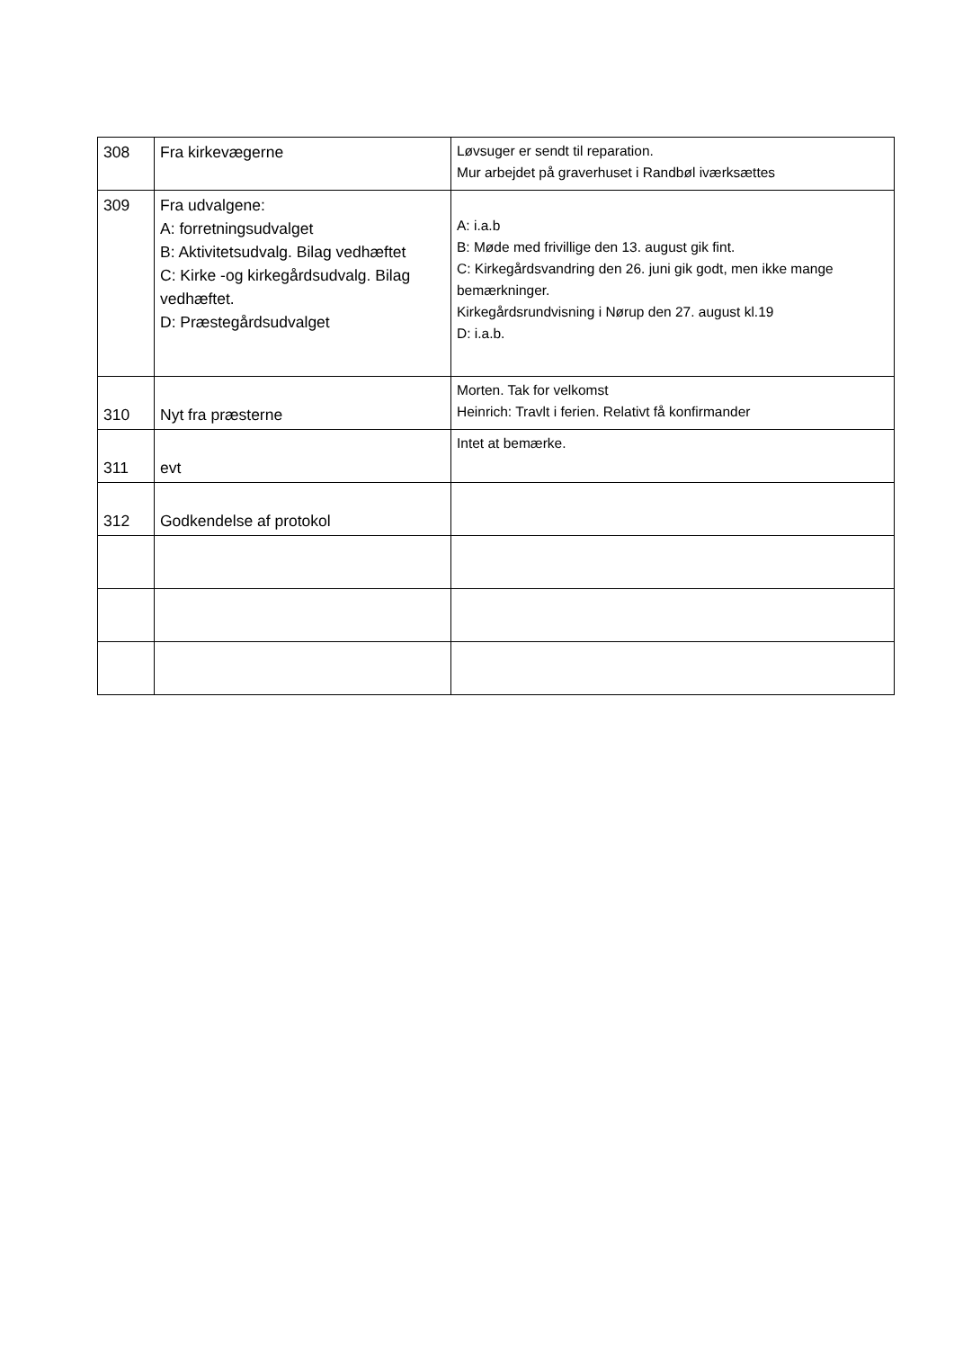| 308 | Fra kirkevægerne | Løvsuger er sendt til reparation. Mur arbejdet på graverhuset i Randbøl iværksættes |
| 309 | Fra udvalgene: A: forretningsudvalget B: Aktivitetsudvalg. Bilag vedhæftet C: Kirke -og kirkegårdsudvalg. Bilag vedhæftet. D: Præstegårdsudvalget | A: i.a.b B: Møde med frivillige den 13. august gik fint. C: Kirkegårdsvandring den 26. juni gik godt, men ikke mange bemærkninger. Kirkegårdsrundvisning i Nørup den 27. august kl.19 D: i.a.b. |
| 310 | Nyt fra præsterne | Morten. Tak for velkomst Heinrich: Travlt i ferien. Relativt få konfirmander |
| 311 | evt | Intet at bemærke. |
| 312 | Godkendelse af protokol | |